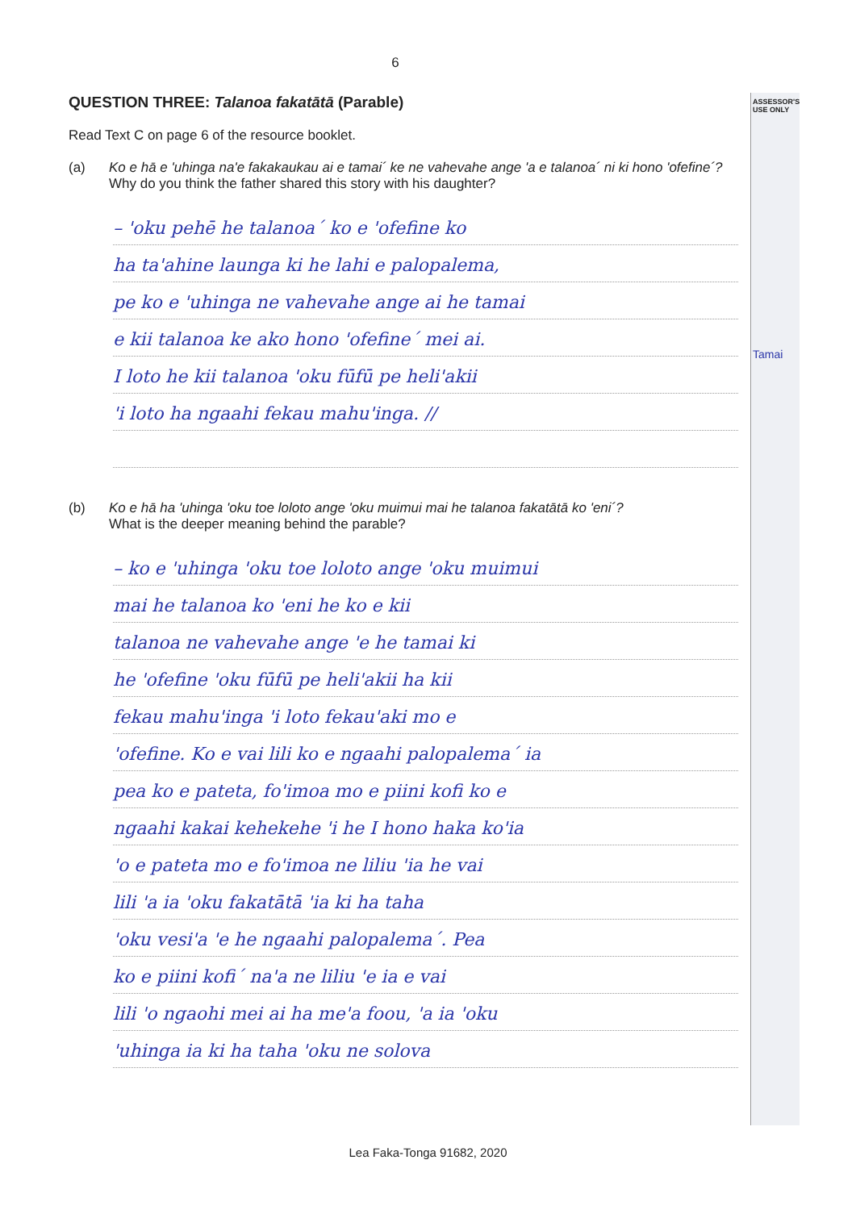ASSESSOR'S USE ONLY
Tamai
6
QUESTION THREE: Talanoa fakatātā (Parable)
Read Text C on page 6 of the resource booklet.
(a) Ko e hā e 'uhinga na'e fakakaukau ai e tamai´ ke ne vahevahe ange 'a e talanoa´ ni ki hono 'ofefine´?
Why do you think the father shared this story with his daughter?
– 'oku pehē he talanoa´ ko e 'ofefine ko
ha ta'ahine launga ki he lahi e palopalema,
pe ko e 'uhinga ne vahevahe ange ai he tamai
e kii talanoa ke ako hono 'ofefine´ mei ai.
I loto he kii talanoa 'oku fūfū pe heli'akii
'i loto ha ngaahi fekau mahu'inga. //
(b) Ko e hā ha 'uhinga 'oku toe loloto ange 'oku muimui mai he talanoa fakatātā ko 'eni´?
What is the deeper meaning behind the parable?
– ko e 'uhinga 'oku toe loloto ange 'oku muimui
mai he talanoa ko 'eni he ko e kii
talanoa ne vahevahe ange 'e he tamai ki
he 'ofefine 'oku fūfū pe heli'akii ha kii
fekau mahu'inga 'i loto fekau'aki mo e
'ofefine. Ko e vai lili ko e ngaahi palopalema´ ia
pea ko e pateta, fo'imoa mo e piini kofi ko e
ngaahi kakai kehekehe 'i he I hono haka ko'ia
'o e pateta mo e fo'imoa ne liliu 'ia he vai
lili 'a ia 'oku fakatātā 'ia ki ha taha
'oku vesi'a 'e he ngaahi palopalema´. Pea
ko e piini kofi´ na'a ne liliu 'e ia e vai
lili 'o ngaohi mei ai ha me'a foou, 'a ia 'oku
'uhinga ia ki ha taha 'oku ne solova
Lea Faka-Tonga 91682, 2020